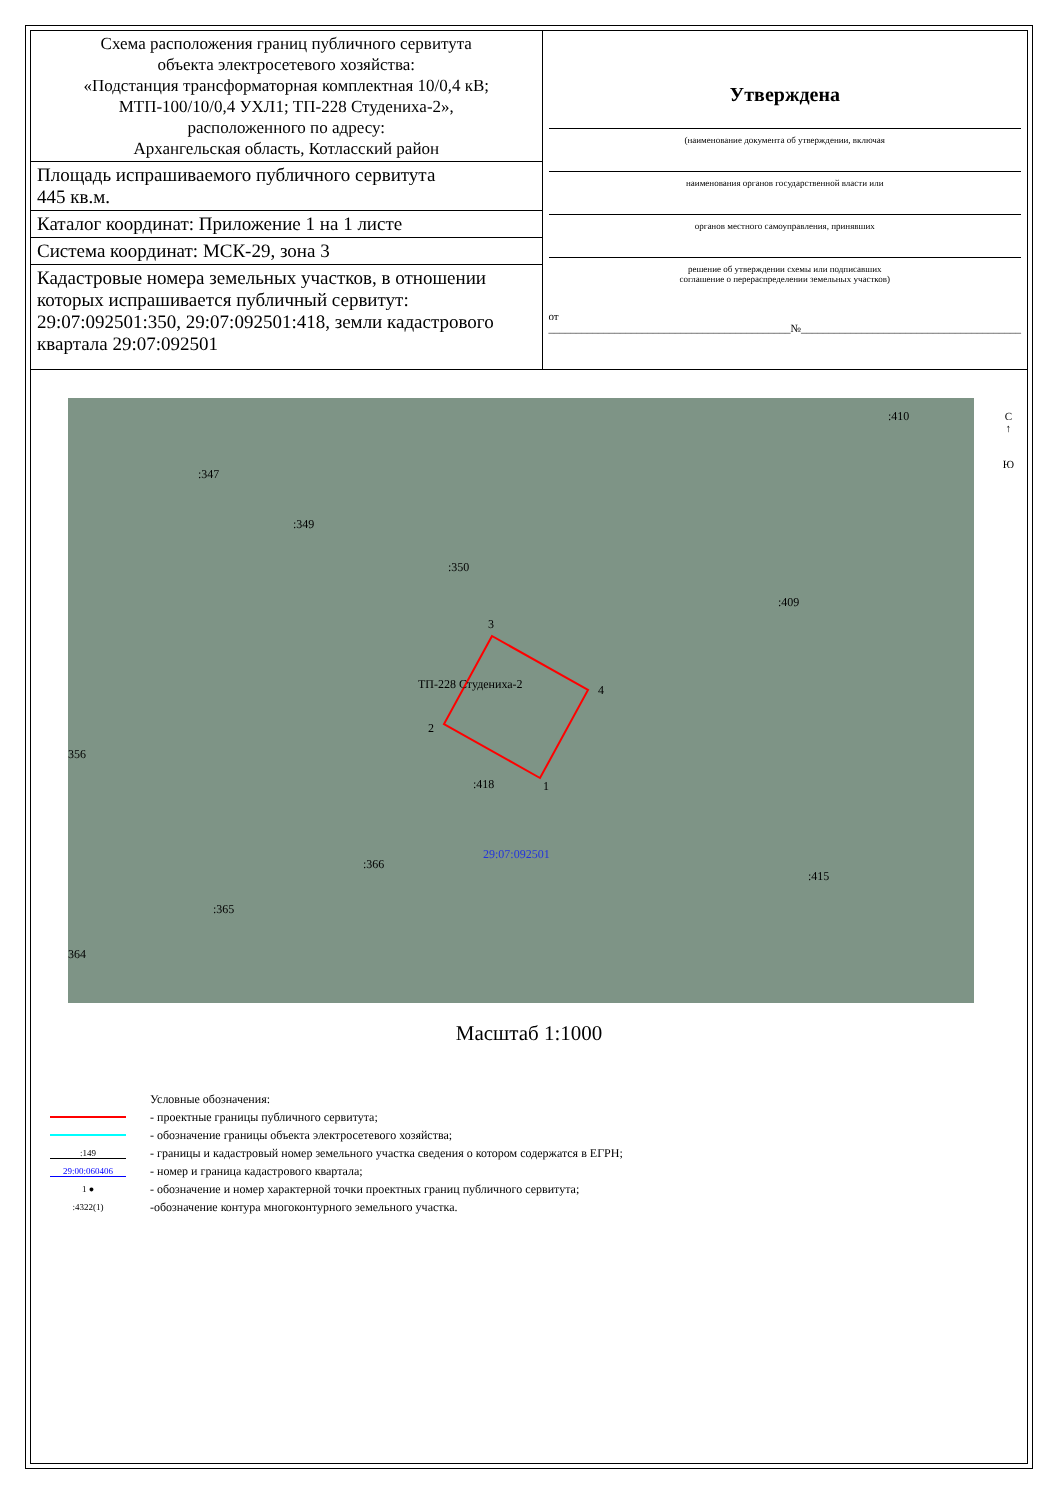| Схема расположения границ публичного сервитута объекта электросетевого хозяйства: «Подстанция трансформаторная комплектная 10/0,4 кВ; МТП-100/10/0,4 УХЛ1; ТП-228 Студениха-2», расположенного по адресу: Архангельская область, Котласский район | Утверждена (наименование документа об утверждении, включая наименования органов государственной власти или органов местного самоуправления, принявших решение об утверждении схемы или подписавших соглашение о перераспределении земельных участков) от ____________________________________________№________________________________________ |
| Площадь испрашиваемого публичного сервитута 445 кв.м. | |
| Каталог координат: Приложение 1 на 1 листе | |
| Система координат: МСК-29, зона 3 | |
| Кадастровые номера земельных участков, в отношении которых испрашивается публичный сервитут: 29:07:092501:350, 29:07:092501:418, земли кадастрового квартала 29:07:092501 | |
:347
:349
:350
:409
:410
356
:418
:366
:365
364
:415
ТП-228 Студениха-2
29:07:092501
3
4
2
1
С
↑
Ю
Масштаб 1:1000
Условные обозначения:
- проектные границы публичного сервитута;
- обозначение границы объекта электросетевого хозяйства;
:149 - границы и кадастровый номер земельного участка сведения о котором содержатся в ЕГРН;
29:00:060406 - номер и граница кадастрового квартала;
1 ● - обозначение и номер характерной точки проектных границ публичного сервитута;
:4322(1) -обозначение контура многоконтурного земельного участка.